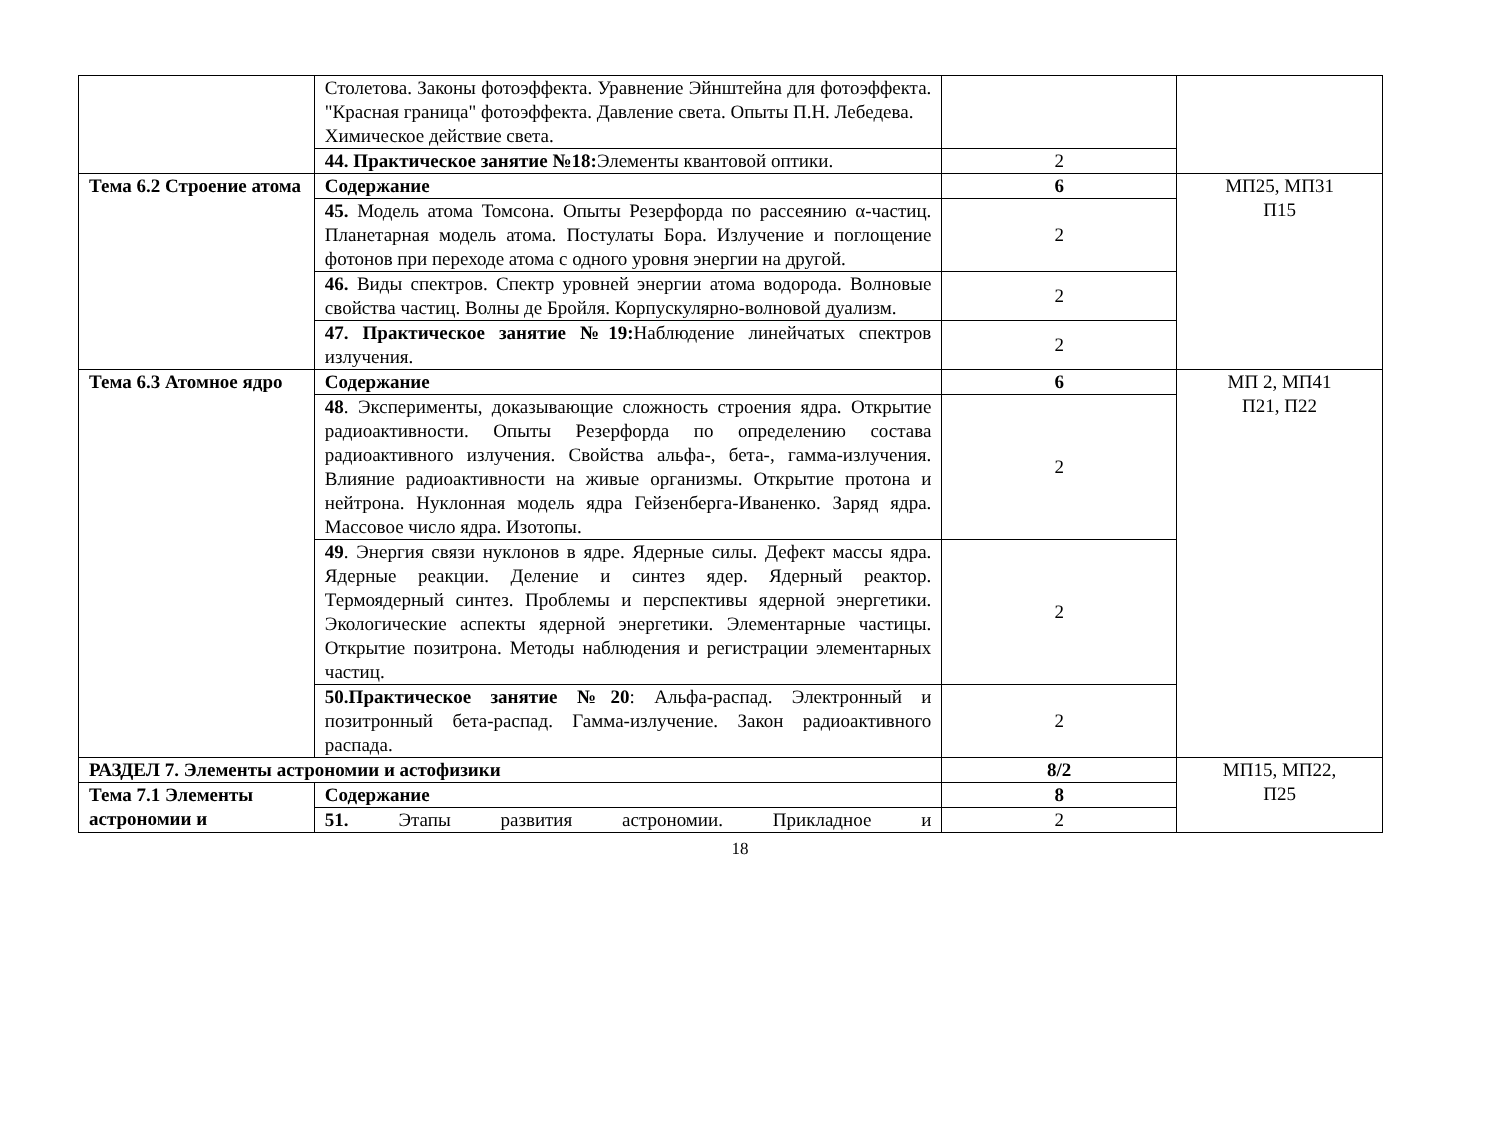| | Столетова. Законы фотоэффекта. Уравнение Эйнштейна для фотоэффекта. "Красная граница" фотоэффекта. Давление света. Опыты П.Н. Лебедева. Химическое действие света. | | |
| | 44. Практическое занятие №18: Элементы квантовой оптики. | 2 | |
| Тема 6.2 Строение атома | Содержание | 6 | МП25, МП31 П15 |
| | 45. Модель атома Томсона. Опыты Резерфорда по рассеянию α-частиц. Планетарная модель атома. Постулаты Бора. Излучение и поглощение фотонов при переходе атома с одного уровня энергии на другой. | 2 | |
| | 46. Виды спектров. Спектр уровней энергии атома водорода. Волновые свойства частиц. Волны де Бройля. Корпускулярно-волновой дуализм. | 2 | |
| | 47. Практическое занятие №19: Наблюдение линейчатых спектров излучения. | 2 | |
| Тема 6.3 Атомное ядро | Содержание | 6 | МП 2, МП41 П21, П22 |
| | 48 . Эксперименты, доказывающие сложность строения ядра. Открытие радиоактивности. Опыты Резерфорда по определению состава радиоактивного излучения. Свойства альфа-, бета-, гамма-излучения. Влияние радиоактивности на живые организмы. Открытие протона и нейтрона. Нуклонная модель ядра Гейзенберга-Иваненко. Заряд ядра. Массовое число ядра. Изотопы. | 2 | |
| | 49 . Энергия связи нуклонов в ядре. Ядерные силы. Дефект массы ядра. Ядерные реакции. Деление и синтез ядер. Ядерный реактор. Термоядерный синтез. Проблемы и перспективы ядерной энергетики. Экологические аспекты ядерной энергетики. Элементарные частицы. Открытие позитрона. Методы наблюдения и регистрации элементарных частиц. | 2 | |
| | 50.Практическое занятие №20 : Альфа-распад. Электронный и позитронный бета-распад. Гамма-излучение. Закон радиоактивного распада. | 2 | |
| РАЗДЕЛ 7. Элементы астрономии и астофизики | | 8/2 | МП15, МП22, П25 |
| Тема 7.1 Элементы астрономии и | Содержание | 8 | |
| | 51. Этапы развития астрономии. Прикладное и | 2 | |
18